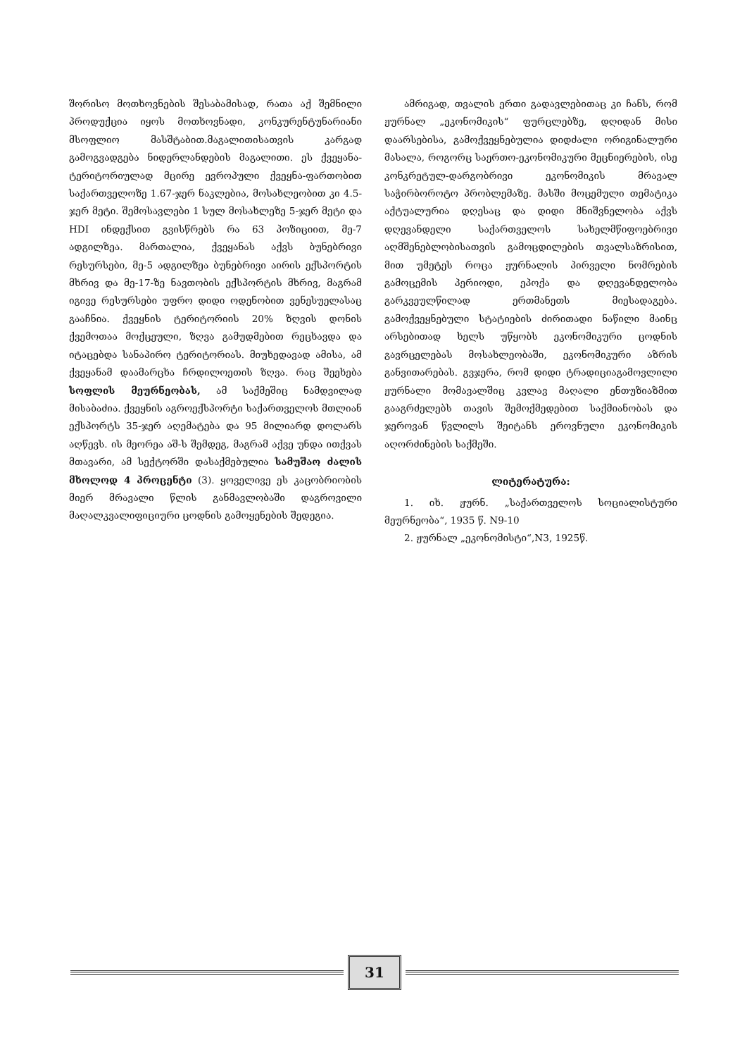შორისო მოთხოვნების შესაბამისად, რათა აქ შემნილი პროდუქცია იყოს მოთხოვნადი, კონკურენტუნარიანი მსოფლიო მასშტაბით.მაგალითისათვის კარგად გამოგვადგება ნიდერლანდების მაგალითი. ეს ქვეყანა-ტერიტორიულად მცირე ევროპული ქვეყნა-ფართობით საქართველოზე 1.67-ჯერ ნაკლებია, მოსახლეობით კი 4.5-ჯერ მეტი. შემოსავლები 1 სულ მოსახლეზე 5-ჯერ მეტი და HDI ინდექსით გვისწრებს რა 63 პოზიციით, მე-7 ადგილზეა. მართალია, ქვეყანას აქვს ბუნებრივი რესურსები, მე-5 ადგილზეა ბუნებრივი აირის ექსპორტის მხრივ და მე-17-ზე ნავთობის ექსპორტის მხრივ, მაგრამ იგივე რესურსები უფრო დიდი ოდენობით ვენესუელასაც გააჩნია. ქვეყნის ტერიტორიის 20% ზღვის დონის ქვემოთაა მოქცეული, ზღვა გამუდმებით რეცხავდა და იტაცებდა სანაპირო ტერიტორიას. მიუხედავად ამისა, ამ ქვეყანამ დაამარცხა ჩრდილოეთის ზღვა. რაც შეეხება სოფლის მეურნეობას, ამ საქმეშიც ნამდვილად მისაბაძია. ქვეყნის აგროექსპორტი საქართველოს მთლიან ექსპორტს 35-ჯერ აღემატება და 95 მილიარდ დოლარს აღწევს. ის მეორეა აშ-ს შემდეგ, მაგრამ აქვე უნდა ითქვას მთავარი, ამ სექტორში დასაქმებულია სამუშაო ძალის მხოლოდ 4 პროცენტი (3). ყოველივე ეს კაცობრიობის მიერ მრავალი წლის განმავლობაში დაგროვილი მაღალკვალიფიციური ცოდნის გამოყენების შედეგია.
ამრიგად, თვალის ერთი გადავლებითაც კი ჩანს, რომ ჟურნალ „ეკონომიკის“ ფურცლებზე, დღიდან მისი დაარსებისა, გამოქვეყნებულია დიდძალი ორიგინალური მასალა, როგორც საერთო-ეკონომიკური მეცნიერების, ისე კონკრეტულ-დარგობრივი ეკონომიკის მრავალ საჭირბოროტო პრობლემაზე. მასში მოცემული თემატიკა აქტუალურია დღესაც და დიდი მნიშვნელობა აქვს დღევანდელი საქართველოს სახელმწიფოებრივი აღმშენებლობისათვის გამოცდილების თვალსაზრისით, მით უმეტეს როცა ჟურნალის პირველი ნომრების გამოცემის პერიოდი, ეპოქა და დღევანდელობა გარკვეულწილად ერთმანეთს მიესადაგება. გამოქვეყნებული სტატიების ძირითადი ნაწილი მაინც არსებითად ხელს უწყობს ეკონომიკური ცოდნის გავრცელებას მოსახლეობაში, ეკონომიკური აზრის განვითარებას. გვჯერა, რომ დიდი ტრადიციაგამოვლილი ჟურნალი მომავალშიც კვლავ მაღალი ენთუზიაზმით გააგრძელებს თავის შემოქმედებით საქმიანობას და ჯეროვან წვლილს შეიტანს ეროვნული ეკონომიკის აღორძინების საქმეში.
ლიტერატურა:
1. იხ. ჟურნ. „საქართველოს სოციალისტური მეურნეობა“, 1935 წ. N9-10
2. ჟურნალ „ეკონომისტი“,N3, 1925წ.
31